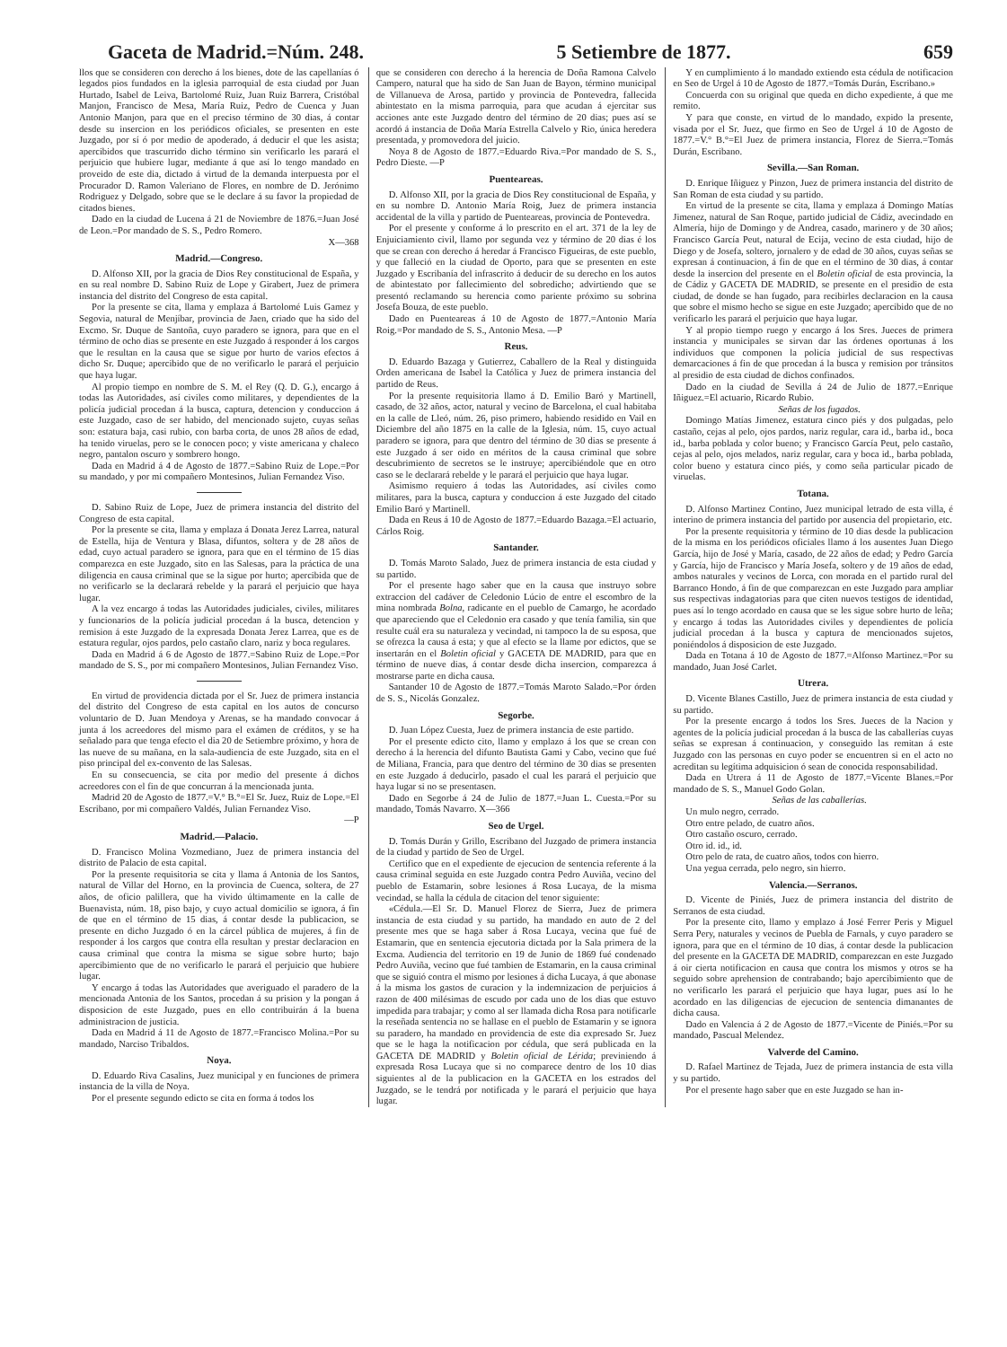Gaceta de Madrid.=Núm. 248. 5 Setiembre de 1877. 659
llos que se consideren con derecho á los bienes, dote de las capellanías ó legados pios fundados en la iglesia parroquial de esta ciudad por Juan Hurtado, Isabel de Leiva, Bartolomé Ruiz, Juan Ruiz Barrera, Cristóbal Manjon, Francisco de Mesa, María Ruiz, Pedro de Cuenca y Juan Antonio Manjon, para que en el preciso término de 30 dias, á contar desde su insercion en los periódicos oficiales, se presenten en este Juzgado, por sí ó por medio de apoderado, á deducir el que les asista; apercibidos que trascurrido dicho término sin verificarlo les parará el perjuicio que hubiere lugar, mediante á que así lo tengo mandado en proveido de este dia, dictado á virtud de la demanda interpuesta por el Procurador D. Ramon Valeriano de Flores, en nombre de D. Jerónimo Rodriguez y Delgado, sobre que se le declare á su favor la propiedad de citados bienes.
Dado en la ciudad de Lucena á 21 de Noviembre de 1876.=Juan José de Leon.=Por mandado de S. S., Pedro Romero.
X—368
Madrid.—Congreso.
D. Alfonso XII, por la gracia de Dios Rey constitucional de España, y en su real nombre D. Sabino Ruiz de Lope y Girabert, Juez de primera instancia del distrito del Congreso de esta capital.
Por la presente se cita, llama y emplaza á Bartolomé Luis Gamez y Segovia, natural de Menjíbar, provincia de Jaen, criado que ha sido del Excmo. Sr. Duque de Santoña, cuyo paradero se ignora, para que en el término de ocho dias se presente en este Juzgado á responder á los cargos que le resultan en la causa que se sigue por hurto de varios efectos á dicho Sr. Duque; apercibido que de no verificarlo le parará el perjuicio que haya lugar.
Al propio tiempo en nombre de S. M. el Rey (Q. D. G.), encargo á todas las Autoridades, así civiles como militares, y dependientes de la policía judicial procedan á la busca, captura, detencion y conduccion á este Juzgado, caso de ser habido, del mencionado sujeto, cuyas señas son: estatura baja, casi rubio, con barba corta, de unos 28 años de edad, ha tenido viruelas, pero se le conocen poco; y viste americana y chaleco negro, pantalon oscuro y sombrero hongo.
Dada en Madrid á 4 de Agosto de 1877.=Sabino Ruiz de Lope.=Por su mandado, y por mi compañero Montesinos, Julian Fernandez Viso.
D. Sabino Ruiz de Lope, Juez de primera instancia del distrito del Congreso de esta capital.
Por la presente se cita, llama y emplaza á Donata Jerez Larrea, natural de Estella, hija de Ventura y Blasa, difuntos, soltera y de 28 años de edad, cuyo actual paradero se ignora, para que en el término de 15 dias comparezca en este Juzgado, sito en las Salesas, para la práctica de una diligencia en causa criminal que se la sigue por hurto; apercibida que de no verificarlo se la declarará rebelde y la parará el perjuicio que haya lugar.
A la vez encargo á todas las Autoridades judiciales, civiles, militares y funcionarios de la policía judicial procedan á la busca, detencion y remision á este Juzgado de la expresada Donata Jerez Larrea, que es de estatura regular, ojos pardos, pelo castaño claro, nariz y boca regulares.
Dada en Madrid á 6 de Agosto de 1877.=Sabino Ruiz de Lope.=Por mandado de S. S., por mi compañero Montesinos, Julian Fernandez Viso.
En virtud de providencia dictada por el Sr. Juez de primera instancia del distrito del Congreso de esta capital en los autos de concurso voluntario de D. Juan Mendoya y Arenas, se ha mandado convocar á junta á los acreedores del mismo para el exámen de créditos, y se ha señalado para que tenga efecto el dia 20 de Setiembre próximo, y hora de las nueve de su mañana, en la sala-audiencia de este Juzgado, sita en el piso principal del ex-convento de las Salesas.
En su consecuencia, se cita por medio del presente á dichos acreedores con el fin de que concurran á la mencionada junta.
Madrid 20 de Agosto de 1877.=V.° B.°=El Sr. Juez, Ruiz de Lope.=El Escribano, por mi compañero Valdés, Julian Fernandez Viso.
—P
Madrid.—Palacio.
D. Francisco Molina Vozmediano, Juez de primera instancia del distrito de Palacio de esta capital.
Por la presente requisitoria se cita y llama á Antonia de los Santos, natural de Villar del Horno, en la provincia de Cuenca, soltera, de 27 años, de oficio palillera, que ha vivido últimamente en la calle de Buenavista, núm. 18, piso bajo, y cuyo actual domicilio se ignora, á fin de que en el término de 15 dias, á contar desde la publicacion, se presente en dicho Juzgado ó en la cárcel pública de mujeres, á fin de responder á los cargos que contra ella resultan y prestar declaracion en causa criminal que contra la misma se sigue sobre hurto; bajo apercibimiento que de no verificarlo le parará el perjuicio que hubiere lugar.
Y encargo á todas las Autoridades que averiguado el paradero de la mencionada Antonia de los Santos, procedan á su prision y la pongan á disposicion de este Juzgado, pues en ello contribuirán á la buena administracion de justicia.
Dada en Madrid á 11 de Agosto de 1877.=Francisco Molina.=Por su mandado, Narciso Tribaldos.
Noya.
D. Eduardo Riva Casalins, Juez municipal y en funciones de primera instancia de la villa de Noya.
Por el presente segundo edicto se cita en forma á todos los
que se consideren con derecho á la herencia de Doña Ramona Calvelo Campero, natural que ha sido de San Juan de Bayon, término municipal de Villanueva de Arosa, partido y provincia de Pontevedra, fallecida abintestato en la misma parroquia, para que acudan á ejercitar sus acciones ante este Juzgado dentro del término de 20 dias; pues así se acordó á instancia de Doña María Estrella Calvelo y Rio, única heredera presentada, y promovedora del juicio.
Noya 8 de Agosto de 1877.=Eduardo Riva.=Por mandado de S. S., Pedro Dieste. —P
Puenteareas.
D. Alfonso XII, por la gracia de Dios Rey constitucional de España, y en su nombre D. Antonio María Roig, Juez de primera instancia accidental de la villa y partido de Puenteareas, provincia de Pontevedra.
Por el presente y conforme á lo prescrito en el art. 371 de la ley de Enjuiciamiento civil, llamo por segunda vez y término de 20 dias é los que se crean con derecho á heredar á Francisco Figueiras, de este pueblo, y que falleció en la ciudad de Oporto, para que se presenten en este Juzgado y Escribanía del infrascrito á deducir de su derecho en los autos de abintestato por fallecimiento del sobredicho; advirtiendo que se presentó reclamando su herencia como pariente próximo su sobrina Josefa Bouza, de este pueblo.
Dado en Puenteareas á 10 de Agosto de 1877.=Antonio María Roig.=Por mandado de S. S., Antonio Mesa. —P
Reus.
D. Eduardo Bazaga y Gutierrez, Caballero de la Real y distinguida Orden americana de Isabel la Católica y Juez de primera instancia del partido de Reus.
Por la presente requisitoria llamo á D. Emilio Baró y Martinell, casado, de 32 años, actor, natural y vecino de Barcelona, el cual habitaba en la calle de Lleó, núm. 26, piso primero, habiendo residido en Vail en Diciembre del año 1875 en la calle de la Iglesia, núm. 15, cuyo actual paradero se ignora, para que dentro del término de 30 dias se presente á este Juzgado á ser oido en méritos de la causa criminal que sobre descubrimiento de secretos se le instruye; apercibiéndole que en otro caso se le declarará rebelde y le parará el perjuicio que haya lugar.
Asimismo requiero á todas las Autoridades, así civiles como militares, para la busca, captura y conduccion á este Juzgado del citado Emilio Baró y Martinell.
Dada en Reus á 10 de Agosto de 1877.=Eduardo Bazaga.=El actuario, Cárlos Roig.
Santander.
D. Tomás Maroto Salado, Juez de primera instancia de esta ciudad y su partido.
Por el presente hago saber que en la causa que instruyo sobre extraccion del cadáver de Celedonio Lúcio de entre el escombro de la mina nombrada Bolna, radicante en el pueblo de Camargo, he acordado que apareciendo que el Celedonio era casado y que tenía familia, sin que resulte cuál era su naturaleza y vecindad, ni tampoco la de su esposa, que se ofrezca la causa á esta; y que al efecto se la llame por edictos, que se insertarán en el Boletin oficial y GACETA DE MADRID, para que en término de nueve dias, á contar desde dicha insercion, comparezca á mostrarse parte en dicha causa.
Santander 10 de Agosto de 1877.=Tomás Maroto Salado.=Por órden de S. S., Nicolás Gonzalez.
Segorbe.
D. Juan López Cuesta, Juez de primera instancia de este partido.
Por el presente edicto cito, llamo y emplazo á los que se crean con derecho á la herencia del difunto Bautista Gami y Cabo, vecino que fué de Miliana, Francia, para que dentro del término de 30 dias se presenten en este Juzgado á deducirlo, pasado el cual les parará el perjuicio que haya lugar si no se presentasen.
Dado en Segorbe á 24 de Julio de 1877.=Juan L. Cuesta.=Por su mandado, Tomás Navarro. X—366
Seo de Urgel.
D. Tomás Durán y Grillo, Escribano del Juzgado de primera instancia de la ciudad y partido de Seo de Urgel.
Certifico que en el expediente de ejecucion de sentencia referente á la causa criminal seguida en este Juzgado contra Pedro Auviña, vecino del pueblo de Estamarin, sobre lesiones á Rosa Lucaya, de la misma vecindad, se halla la cédula de citacion del tenor siguiente:
«Cédula.—El Sr. D. Manuel Florez de Sierra, Juez de primera instancia de esta ciudad y su partido, ha mandado en auto de 2 del presente mes que se haga saber á Rosa Lucaya, vecina que fué de Estamarin, que en sentencia ejecutoria dictada por la Sala primera de la Excma. Audiencia del territorio en 19 de Junio de 1869 fué condenado Pedro Auviña, vecino que fué tambien de Estamarin, en la causa criminal que se siguió contra el mismo por lesiones á dicha Lucaya, á que abonase á la misma los gastos de curacion y la indemnizacion de perjuicios á razon de 400 milésimas de escudo por cada uno de los dias que estuvo impedida para trabajar; y como al ser llamada dicha Rosa para notificarle la reseñada sentencia no se hallase en el pueblo de Estamarin y se ignora su paradero, ha mandado en providencia de este dia expresado Sr. Juez que se le haga la notificacion por cédula, que será publicada en la GACETA DE MADRID y Boletin oficial de Lérida; previniendo á expresada Rosa Lucaya que si no comparece dentro de los 10 dias siguientes al de la publicacion en la GACETA en los estrados del Juzgado, se le tendrá por notificada y le parará el perjuicio que haya lugar.
Y en cumplimiento á lo mandado extiendo esta cédula de notificacion en Seo de Urgel á 10 de Agosto de 1877.=Tomás Durán, Escribano.»
Concuerda con su original que queda en dicho expediente, á que me remito.
Y para que conste, en virtud de lo mandado, expido la presente, visada por el Sr. Juez, que firmo en Seo de Urgel á 10 de Agosto de 1877.=V.° B.°=El Juez de primera instancia, Florez de Sierra.=Tomás Durán, Escribano.
Sevilla.—San Roman.
D. Enrique Iñiguez y Pinzon, Juez de primera instancia del distrito de San Roman de esta ciudad y su partido.
En virtud de la presente se cita, llama y emplaza á Domingo Matías Jimenez, natural de San Roque, partido judicial de Cádiz, avecindado en Almería, hijo de Domingo y de Andrea, casado, marinero y de 30 años; Francisco García Peut, natural de Ecija, vecino de esta ciudad, hijo de Diego y de Josefa, soltero, jornalero y de edad de 30 años, cuyas señas se expresan á continuacion, á fin de que en el término de 30 dias, á contar desde la insercion del presente en el Boletin oficial de esta provincia, la de Cádiz y GACETA DE MADRID, se presente en el presidio de esta ciudad, de donde se han fugado, para recibirles declaracion en la causa que sobre el mismo hecho se sigue en este Juzgado; apercibido que de no verificarlo les parará el perjuicio que haya lugar.
Y al propio tiempo ruego y encargo á los Sres. Jueces de primera instancia y municipales se sirvan dar las órdenes oportunas á los individuos que componen la policía judicial de sus respectivas demarcaciones á fin de que procedan á la busca y remision por tránsitos al presidio de esta ciudad de dichos confinados.
Dado en la ciudad de Sevilla á 24 de Julio de 1877.=Enrique Iñiguez.=El actuario, Ricardo Rubio.
Señas de los fugados.
Domingo Matías Jimenez, estatura cinco piés y dos pulgadas, pelo castaño, cejas al pelo, ojos pardos, nariz regular, cara id., barba id., boca id., barba poblada y color bueno; y Francisco García Peut, pelo castaño, cejas al pelo, ojos melados, nariz regular, cara y boca id., barba poblada, color bueno y estatura cinco piés, y como seña particular picado de viruelas.
Totana.
D. Alfonso Martinez Contino, Juez municipal letrado de esta villa, é interino de primera instancia del partido por ausencia del propietario, etc.
Por la presente requisitoria y término de 10 dias desde la publicacion de la misma en los periódicos oficiales llamo á los ausentes Juan Diego García, hijo de José y María, casado, de 22 años de edad; y Pedro García y García, hijo de Francisco y María Josefa, soltero y de 19 años de edad, ambos naturales y vecinos de Lorca, con morada en el partido rural del Barranco Hondo, á fin de que comparezcan en este Juzgado para ampliar sus respectivas indagatorias para que citen nuevos testigos de identidad, pues así lo tengo acordado en causa que se les sigue sobre hurto de leña; y encargo á todas las Autoridades civiles y dependientes de policía judicial procedan á la busca y captura de mencionados sujetos, poniéndolos á disposicion de este Juzgado.
Dada en Totana á 10 de Agosto de 1877.=Alfonso Martinez.=Por su mandado, Juan José Carlet.
Utrera.
D. Vicente Blanes Castillo, Juez de primera instancia de esta ciudad y su partido.
Por la presente encargo á todos los Sres. Jueces de la Nacion y agentes de la policía judicial procedan á la busca de las caballerías cuyas señas se expresan á continuacion, y conseguido las remitan á este Juzgado con las personas en cuyo poder se encuentren si en el acto no acreditan su legítima adquisicion ó sean de conocida responsabilidad.
Dada en Utrera á 11 de Agosto de 1877.=Vicente Blanes.=Por mandado de S. S., Manuel Godo Golan.
Señas de las caballerías.
Un mulo negro, cerrado.
Otro entre pelado, de cuatro años.
Otro castaño oscuro, cerrado.
Otro id. id., id.
Otro pelo de rata, de cuatro años, todos con hierro.
Una yegua cerrada, pelo negro, sin hierro.
Valencia.—Serranos.
D. Vicente de Piniés, Juez de primera instancia del distrito de Serranos de esta ciudad.
Por la presente cito, llamo y emplazo á José Ferrer Peris y Miguel Serra Pery, naturales y vecinos de Puebla de Farnals, y cuyo paradero se ignora, para que en el término de 10 dias, á contar desde la publicacion del presente en la GACETA DE MADRID, comparezcan en este Juzgado á oir cierta notificacion en causa que contra los mismos y otros se ha seguido sobre aprehension de contrabando; bajo apercibimiento que de no verificarlo les parará el perjuicio que haya lugar, pues así lo he acordado en las diligencias de ejecucion de sentencia dimanantes de dicha causa.
Dado en Valencia á 2 de Agosto de 1877.=Vicente de Piniés.=Por su mandado, Pascual Melendez.
Valverde del Camino.
D. Rafael Martinez de Tejada, Juez de primera instancia de esta villa y su partido.
Por el presente hago saber que en este Juzgado se han in-